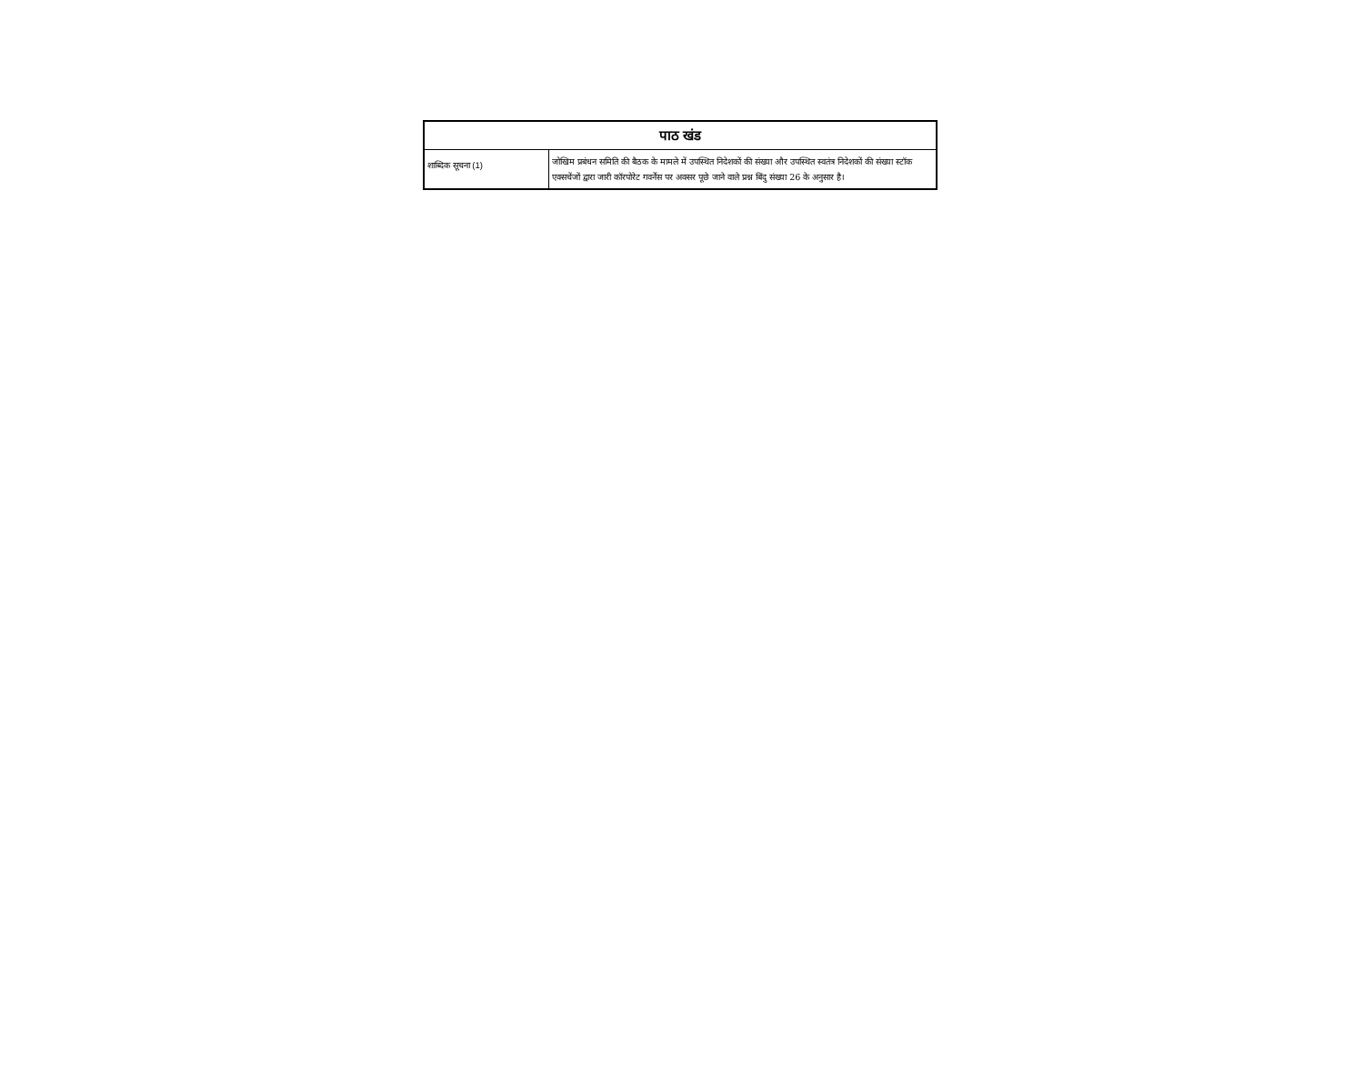| पाठ खंड | |
| --- | --- |
| शाब्दिक सूचना (1) | जोखिम प्रबंधन समिति की बैठक के मामले में उपस्थित निदेशकों की संख्या और उपस्थित स्वतंत्र निदेशकों की संख्या स्टॉक एक्सचेंजों द्वारा जारी कॉरपोरेट गवर्नेंस पर अक्सर पूछे जाने वाले प्रश्न बिंदु संख्या 26 के अनुसार है। |